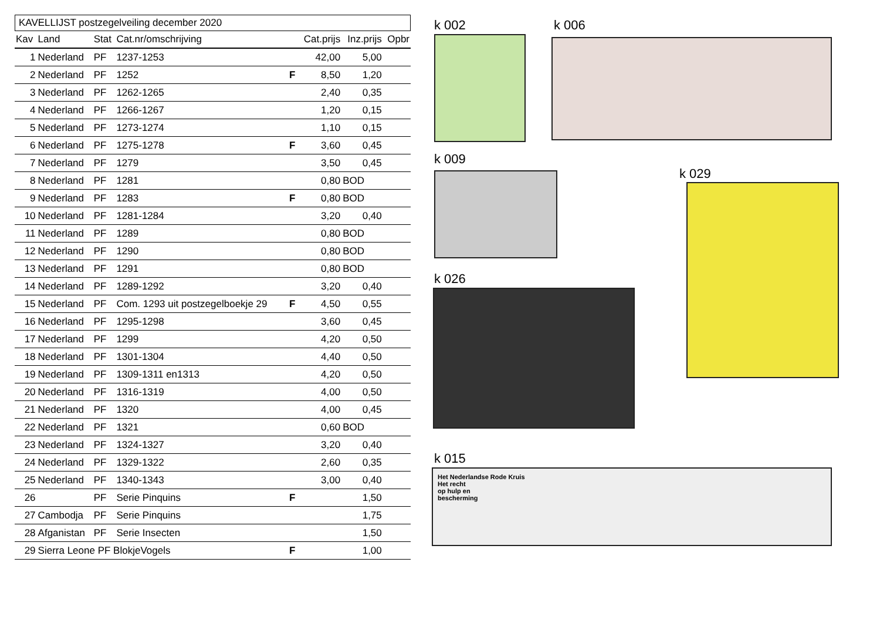KAVELLIJST postzegelveiling december 2020
| Kav | Land | Stat | Cat.nr/omschrijving | | Cat.prijs | Inz.prijs | Opbr |
| --- | --- | --- | --- | --- | --- | --- | --- |
| 1 | Nederland | PF | 1237-1253 | | 42,00 | 5,00 | |
| 2 | Nederland | PF | 1252 | F | 8,50 | 1,20 | |
| 3 | Nederland | PF | 1262-1265 | | 2,40 | 0,35 | |
| 4 | Nederland | PF | 1266-1267 | | 1,20 | 0,15 | |
| 5 | Nederland | PF | 1273-1274 | | 1,10 | 0,15 | |
| 6 | Nederland | PF | 1275-1278 | F | 3,60 | 0,45 | |
| 7 | Nederland | PF | 1279 | | 3,50 | 0,45 | |
| 8 | Nederland | PF | 1281 | | 0,80 | BOD | |
| 9 | Nederland | PF | 1283 | F | 0,80 | BOD | |
| 10 | Nederland | PF | 1281-1284 | | 3,20 | 0,40 | |
| 11 | Nederland | PF | 1289 | | 0,80 | BOD | |
| 12 | Nederland | PF | 1290 | | 0,80 | BOD | |
| 13 | Nederland | PF | 1291 | | 0,80 | BOD | |
| 14 | Nederland | PF | 1289-1292 | | 3,20 | 0,40 | |
| 15 | Nederland | PF | Com. 1293 uit postzegelboekje 29 | F | 4,50 | 0,55 | |
| 16 | Nederland | PF | 1295-1298 | | 3,60 | 0,45 | |
| 17 | Nederland | PF | 1299 | | 4,20 | 0,50 | |
| 18 | Nederland | PF | 1301-1304 | | 4,40 | 0,50 | |
| 19 | Nederland | PF | 1309-1311 en1313 | | 4,20 | 0,50 | |
| 20 | Nederland | PF | 1316-1319 | | 4,00 | 0,50 | |
| 21 | Nederland | PF | 1320 | | 4,00 | 0,45 | |
| 22 | Nederland | PF | 1321 | | 0,60 | BOD | |
| 23 | Nederland | PF | 1324-1327 | | 3,20 | 0,40 | |
| 24 | Nederland | PF | 1329-1322 | | 2,60 | 0,35 | |
| 25 | Nederland | PF | 1340-1343 | | 3,00 | 0,40 | |
| 26 | | PF | Serie Pinquins | F | | 1,50 | |
| 27 | Cambodja | PF | Serie Pinquins | | | 1,75 | |
| 28 | Afganistan | PF | Serie Insecten | | | 1,50 | |
| 29 | Sierra Leone PF BlokjeVogels | | | F | | 1,00 | |
k 002 k 006
k 009
k 029
k 026
k 015
Het Nederlandse Rode Kruis
Het recht
op hulp en
bescherming